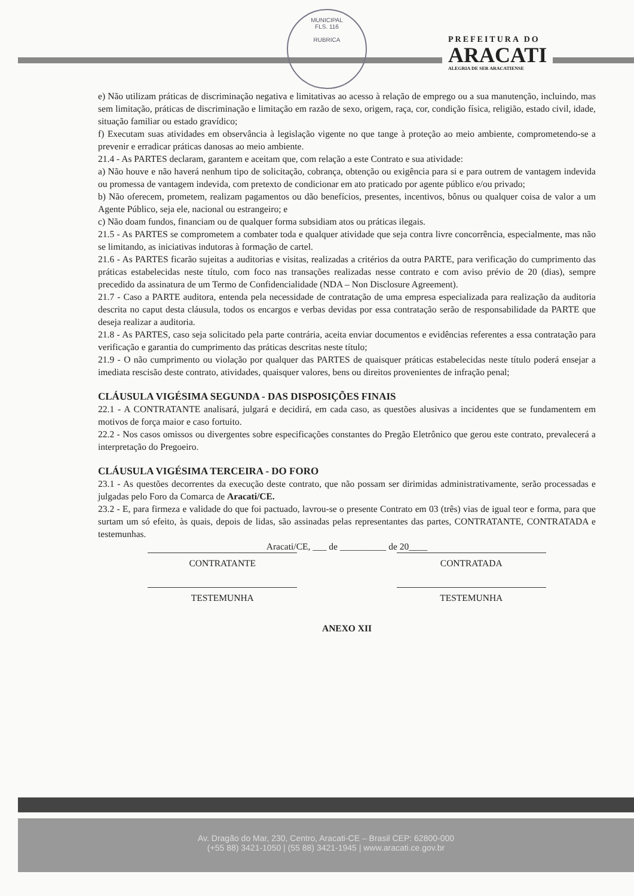MUNICIPAL
FLS. 116
RUBRICA
PREFEITURA DO
ARACATI
ALEGRIA DE SER ARACATIENSE
e) Não utilizam práticas de discriminação negativa e limitativas ao acesso à relação de emprego ou a sua manutenção, incluindo, mas sem limitação, práticas de discriminação e limitação em razão de sexo, origem, raça, cor, condição física, religião, estado civil, idade, situação familiar ou estado gravídico;
f) Executam suas atividades em observância à legislação vigente no que tange à proteção ao meio ambiente, comprometendo-se a prevenir e erradicar práticas danosas ao meio ambiente.
21.4 - As PARTES declaram, garantem e aceitam que, com relação a este Contrato e sua atividade:
a) Não houve e não haverá nenhum tipo de solicitação, cobrança, obtenção ou exigência para si e para outrem de vantagem indevida ou promessa de vantagem indevida, com pretexto de condicionar em ato praticado por agente público e/ou privado;
b) Não oferecem, prometem, realizam pagamentos ou dão benefícios, presentes, incentivos, bônus ou qualquer coisa de valor a um Agente Público, seja ele, nacional ou estrangeiro; e
c) Não doam fundos, financiam ou de qualquer forma subsidiam atos ou práticas ilegais.
21.5 - As PARTES se comprometem a combater toda e qualquer atividade que seja contra livre concorrência, especialmente, mas não se limitando, as iniciativas indutoras à formação de cartel.
21.6 - As PARTES ficarão sujeitas a auditorias e visitas, realizadas a critérios da outra PARTE, para verificação do cumprimento das práticas estabelecidas neste título, com foco nas transações realizadas nesse contrato e com aviso prévio de 20 (dias), sempre precedido da assinatura de um Termo de Confidencialidade (NDA – Non Disclosure Agreement).
21.7 - Caso a PARTE auditora, entenda pela necessidade de contratação de uma empresa especializada para realização da auditoria descrita no caput desta cláusula, todos os encargos e verbas devidas por essa contratação serão de responsabilidade da PARTE que deseja realizar a auditoria.
21.8 - As PARTES, caso seja solicitado pela parte contrária, aceita enviar documentos e evidências referentes a essa contratação para verificação e garantia do cumprimento das práticas descritas neste título;
21.9 - O não cumprimento ou violação por qualquer das PARTES de quaisquer práticas estabelecidas neste título poderá ensejar a imediata rescisão deste contrato, atividades, quaisquer valores, bens ou direitos provenientes de infração penal;
CLÁUSULA VIGÉSIMA SEGUNDA - DAS DISPOSIÇÕES FINAIS
22.1 - A CONTRATANTE analisará, julgará e decidirá, em cada caso, as questões alusivas a incidentes que se fundamentem em motivos de força maior e caso fortuito.
22.2 - Nos casos omissos ou divergentes sobre especificações constantes do Pregão Eletrônico que gerou este contrato, prevalecerá a interpretação do Pregoeiro.
CLÁUSULA VIGÉSIMA TERCEIRA - DO FORO
23.1 - As questões decorrentes da execução deste contrato, que não possam ser dirimidas administrativamente, serão processadas e julgadas pelo Foro da Comarca de Aracati/CE.
23.2 - E, para firmeza e validade do que foi pactuado, lavrou-se o presente Contrato em 03 (três) vias de igual teor e forma, para que surtam um só efeito, às quais, depois de lidas, são assinadas pelas representantes das partes, CONTRATANTE, CONTRATADA e testemunhas.
Aracati/CE, ___ de __________ de 20____
CONTRATANTE CONTRATADA
TESTEMUNHA TESTEMUNHA
ANEXO XII
Av. Dragão do Mar, 230, Centro, Aracati-CE – Brasil CEP: 62800-000
(+55 88) 3421-1050 | (55 88) 3421-1945 | www.aracati.ce.gov.br